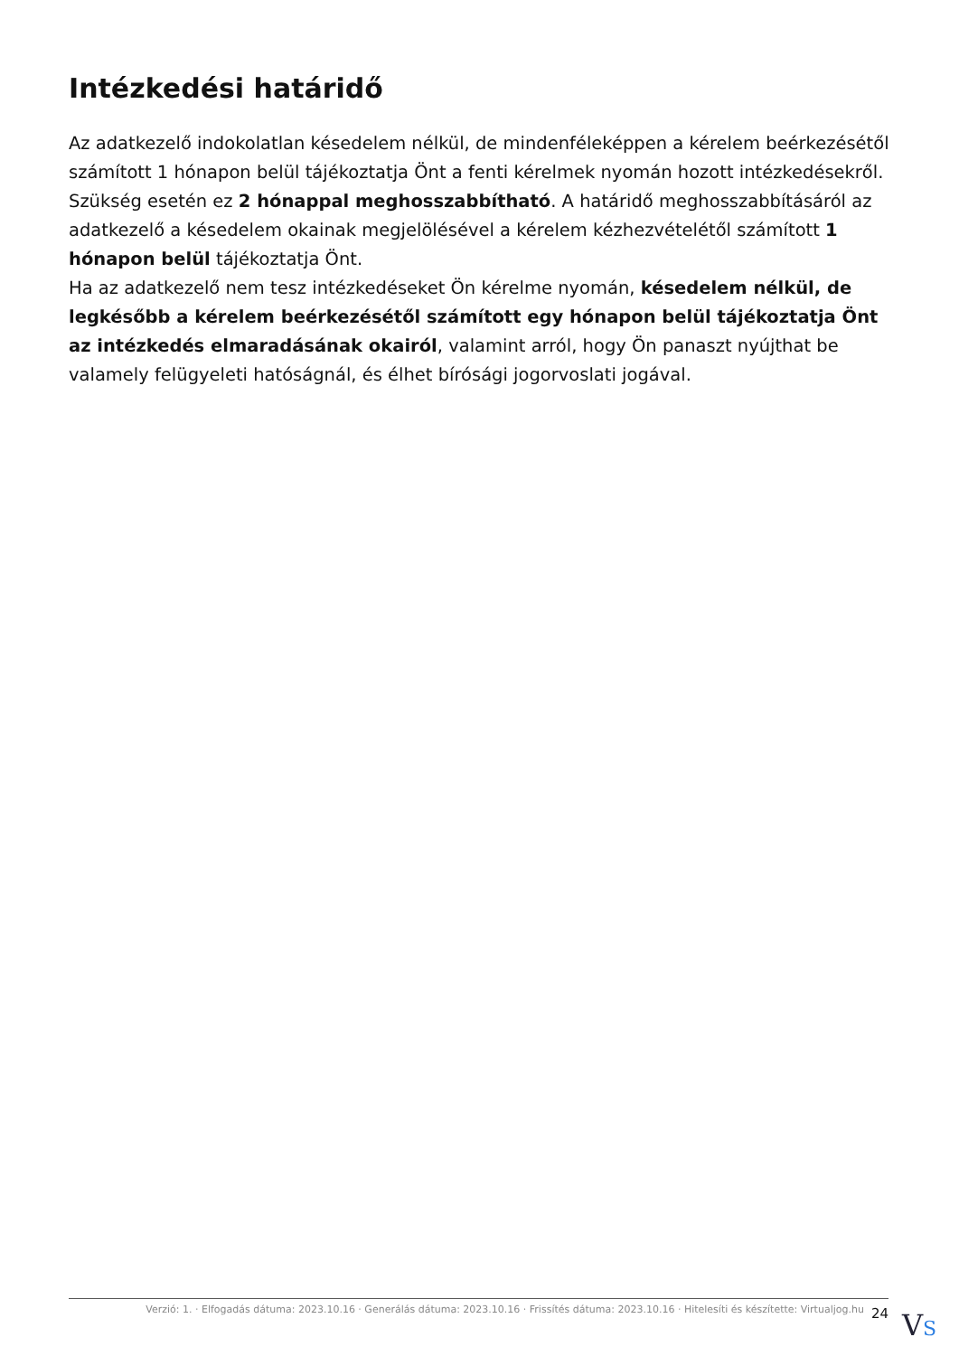Intézkedési határidő
Az adatkezelő indokolatlan késedelem nélkül, de mindenféleképpen a kérelem beérkezésétől számított 1 hónapon belül tájékoztatja Önt a fenti kérelmek nyomán hozott intézkedésekről.
Szükség esetén ez 2 hónappal meghosszabbítható. A határidő meghosszabbításáról az adatkezelő a késedelem okainak megjelölésével a kérelem kézhezvételétől számított 1 hónapon belül tájékoztatja Önt.
Ha az adatkezelő nem tesz intézkedéseket Ön kérelme nyomán, késedelem nélkül, de legkésőbb a kérelem beérkezésétől számított egy hónapon belül tájékoztatja Önt az intézkedés elmaradásának okairól, valamint arról, hogy Ön panaszt nyújthat be valamely felügyeleti hatóságnál, és élhet bírósági jogorvoslati jogával.
Verzió: 1. · Elfogadás dátuma: 2023.10.16 · Generálás dátuma: 2023.10.16 · Frissítés dátuma: 2023.10.16 · Hitelesíti és készítette: Virtualjog.hu
24
VS